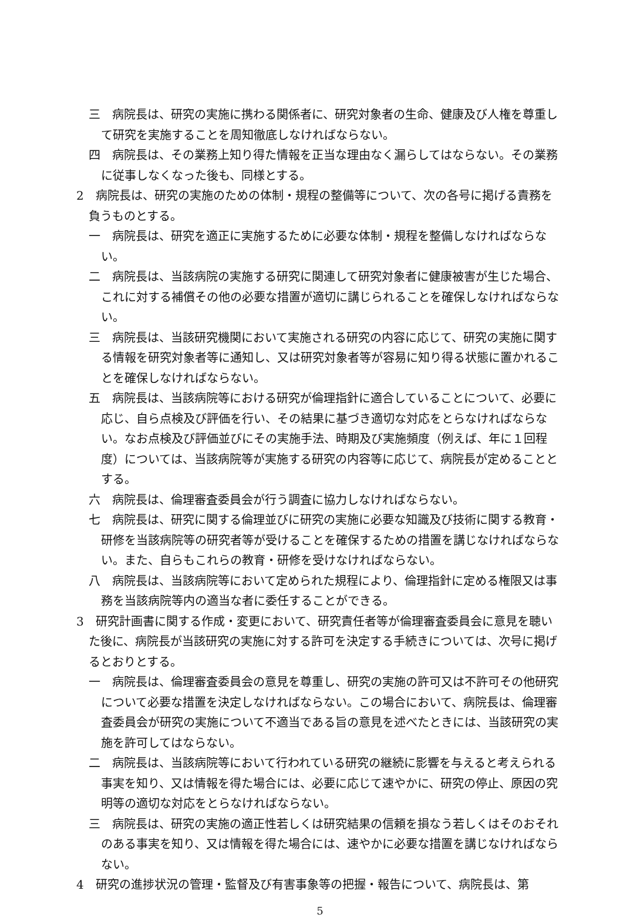三　病院長は、研究の実施に携わる関係者に、研究対象者の生命、健康及び人権を尊重して研究を実施することを周知徹底しなければならない。
四　病院長は、その業務上知り得た情報を正当な理由なく漏らしてはならない。その業務に従事しなくなった後も、同様とする。
2　病院長は、研究の実施のための体制・規程の整備等について、次の各号に掲げる責務を負うものとする。
一　病院長は、研究を適正に実施するために必要な体制・規程を整備しなければならない。
二　病院長は、当該病院の実施する研究に関連して研究対象者に健康被害が生じた場合、これに対する補償その他の必要な措置が適切に講じられることを確保しなければならない。
三　病院長は、当該研究機関において実施される研究の内容に応じて、研究の実施に関する情報を研究対象者等に通知し、又は研究対象者等が容易に知り得る状態に置かれることを確保しなければならない。
五　病院長は、当該病院等における研究が倫理指針に適合していることについて、必要に応じ、自ら点検及び評価を行い、その結果に基づき適切な対応をとらなければならない。なお点検及び評価並びにその実施手法、時期及び実施頻度（例えば、年に１回程度）については、当該病院等が実施する研究の内容等に応じて、病院長が定めることとする。
六　病院長は、倫理審査委員会が行う調査に協力しなければならない。
七　病院長は、研究に関する倫理並びに研究の実施に必要な知識及び技術に関する教育・研修を当該病院等の研究者等が受けることを確保するための措置を講じなければならない。また、自らもこれらの教育・研修を受けなければならない。
八　病院長は、当該病院等において定められた規程により、倫理指針に定める権限又は事務を当該病院等内の適当な者に委任することができる。
3　研究計画書に関する作成・変更において、研究責任者等が倫理審査委員会に意見を聴いた後に、病院長が当該研究の実施に対する許可を決定する手続きについては、次号に掲げるとおりとする。
一　病院長は、倫理審査委員会の意見を尊重し、研究の実施の許可又は不許可その他研究について必要な措置を決定しなければならない。この場合において、病院長は、倫理審査委員会が研究の実施について不適当である旨の意見を述べたときには、当該研究の実施を許可してはならない。
二　病院長は、当該病院等において行われている研究の継続に影響を与えると考えられる事実を知り、又は情報を得た場合には、必要に応じて速やかに、研究の停止、原因の究明等の適切な対応をとらなければならない。
三　病院長は、研究の実施の適正性若しくは研究結果の信頼を損なう若しくはそのおそれのある事実を知り、又は情報を得た場合には、速やかに必要な措置を講じなければならない。
4　研究の進捗状況の管理・監督及び有害事象等の把握・報告について、病院長は、第
5